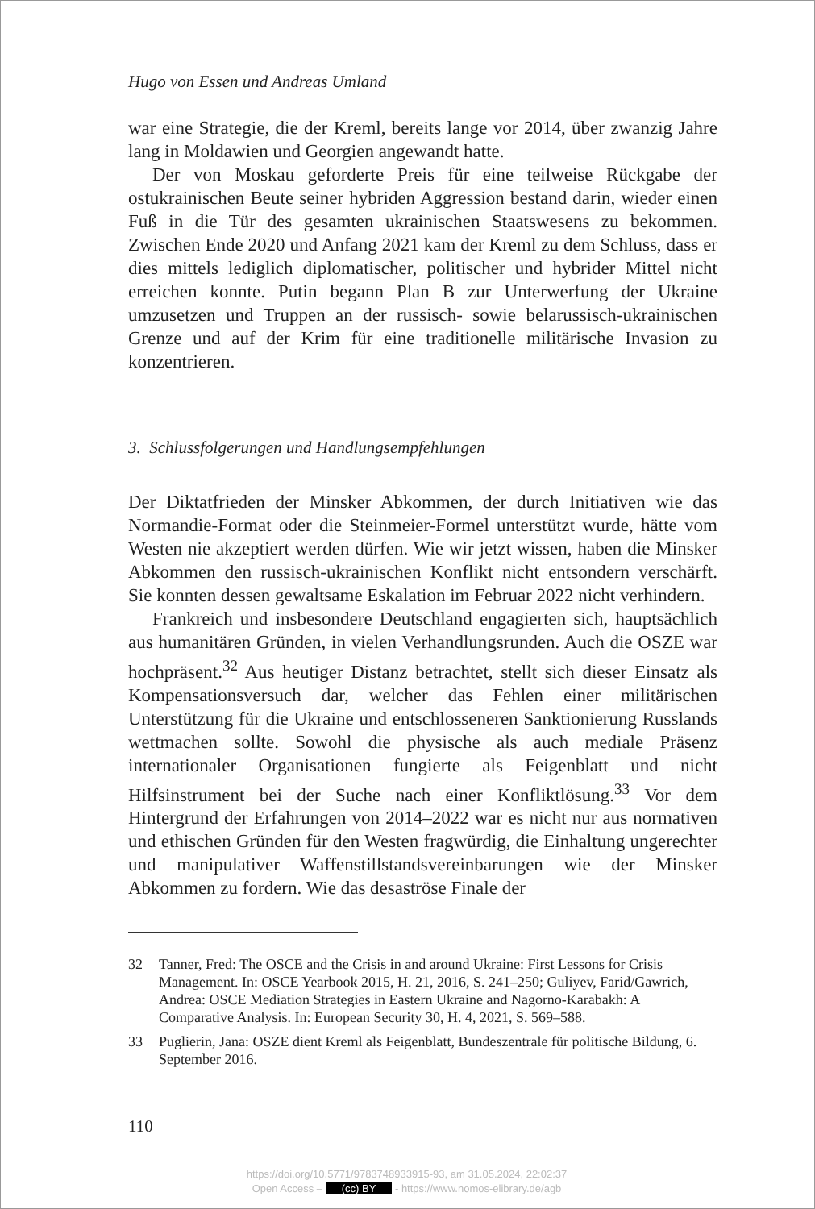Hugo von Essen und Andreas Umland
war eine Strategie, die der Kreml, bereits lange vor 2014, über zwanzig Jahre lang in Moldawien und Georgien angewandt hatte.
Der von Moskau geforderte Preis für eine teilweise Rückgabe der ostukrainischen Beute seiner hybriden Aggression bestand darin, wieder einen Fuß in die Tür des gesamten ukrainischen Staatswesens zu bekommen. Zwischen Ende 2020 und Anfang 2021 kam der Kreml zu dem Schluss, dass er dies mittels lediglich diplomatischer, politischer und hybrider Mittel nicht erreichen konnte. Putin begann Plan B zur Unterwerfung der Ukraine umzusetzen und Truppen an der russisch- sowie belarussisch-ukrainischen Grenze und auf der Krim für eine traditionelle militärische Invasion zu konzentrieren.
3. Schlussfolgerungen und Handlungsempfehlungen
Der Diktatfrieden der Minsker Abkommen, der durch Initiativen wie das Normandie-Format oder die Steinmeier-Formel unterstützt wurde, hätte vom Westen nie akzeptiert werden dürfen. Wie wir jetzt wissen, haben die Minsker Abkommen den russisch-ukrainischen Konflikt nicht entsondern verschärft. Sie konnten dessen gewaltsame Eskalation im Februar 2022 nicht verhindern.
Frankreich und insbesondere Deutschland engagierten sich, hauptsächlich aus humanitären Gründen, in vielen Verhandlungsrunden. Auch die OSZE war hochpräsent.<sup>32</sup> Aus heutiger Distanz betrachtet, stellt sich dieser Einsatz als Kompensationsversuch dar, welcher das Fehlen einer militärischen Unterstützung für die Ukraine und entschlosseneren Sanktionierung Russlands wettmachen sollte. Sowohl die physische als auch mediale Präsenz internationaler Organisationen fungierte als Feigenblatt und nicht Hilfsinstrument bei der Suche nach einer Konfliktlösung.<sup>33</sup> Vor dem Hintergrund der Erfahrungen von 2014–2022 war es nicht nur aus normativen und ethischen Gründen für den Westen fragwürdig, die Einhaltung ungerechter und manipulativer Waffenstillstandsvereinbarungen wie der Minsker Abkommen zu fordern. Wie das desaströse Finale der
32 Tanner, Fred: The OSCE and the Crisis in and around Ukraine: First Lessons for Crisis Management. In: OSCE Yearbook 2015, H. 21, 2016, S. 241–250; Guliyev, Farid/Gawrich, Andrea: OSCE Mediation Strategies in Eastern Ukraine and Nagorno-Karabakh: A Comparative Analysis. In: European Security 30, H. 4, 2021, S. 569–588.
33 Puglierin, Jana: OSZE dient Kreml als Feigenblatt, Bundeszentrale für politische Bildung, 6. September 2016.
110
https://doi.org/10.5771/9783748933915-93, am 31.05.2024, 22:02:37
Open Access – (cc) BY - https://www.nomos-elibrary.de/agb